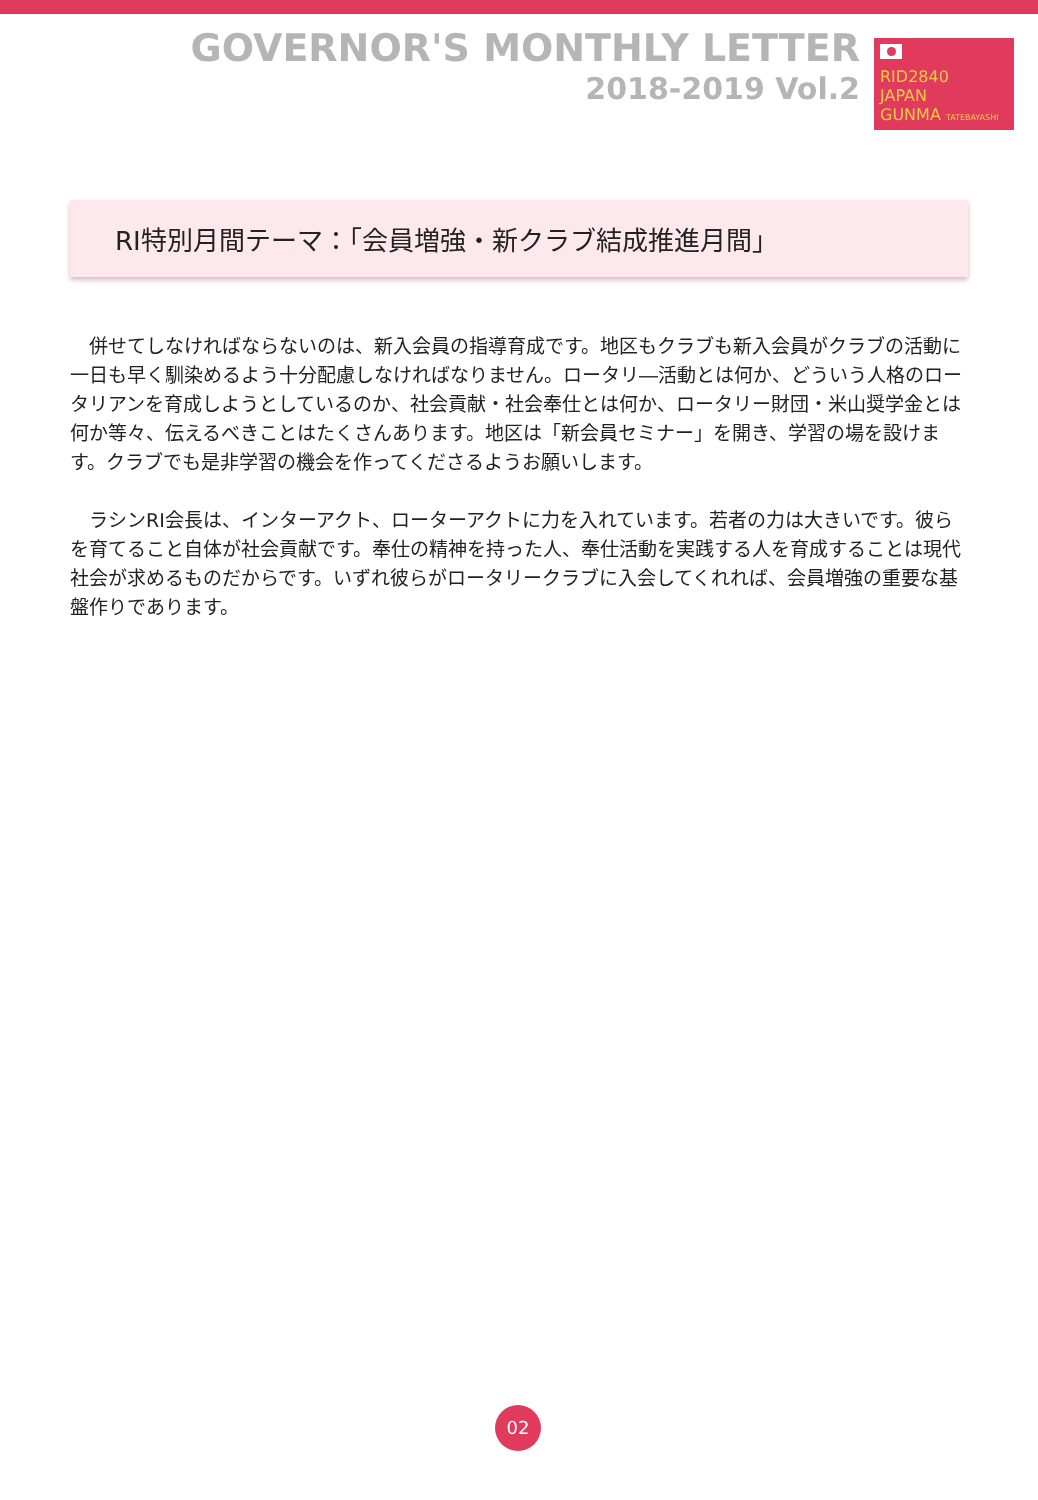GOVERNOR'S MONTHLY LETTER
2018-2019 Vol.2
RID2840
JAPAN
GUNMA TATEBAYASHI
RI特別月間テーマ：「会員増強・新クラブ結成推進月間」
併せてしなければならないのは、新入会員の指導育成です。地区もクラブも新入会員がクラブの活動に一日も早く馴染めるよう十分配慮しなければなりません。ロータリ―活動とは何か、どういう人格のロータリアンを育成しようとしているのか、社会貢献・社会奉仕とは何か、ロータリー財団・米山奨学金とは何か等々、伝えるべきことはたくさんあります。地区は「新会員セミナー」を開き、学習の場を設けます。クラブでも是非学習の機会を作ってくださるようお願いします。
ラシンRI会長は、インターアクト、ローターアクトに力を入れています。若者の力は大きいです。彼らを育てること自体が社会貢献です。奉仕の精神を持った人、奉仕活動を実践する人を育成することは現代社会が求めるものだからです。いずれ彼らがロータリークラブに入会してくれれば、会員増強の重要な基盤作りであります。
02